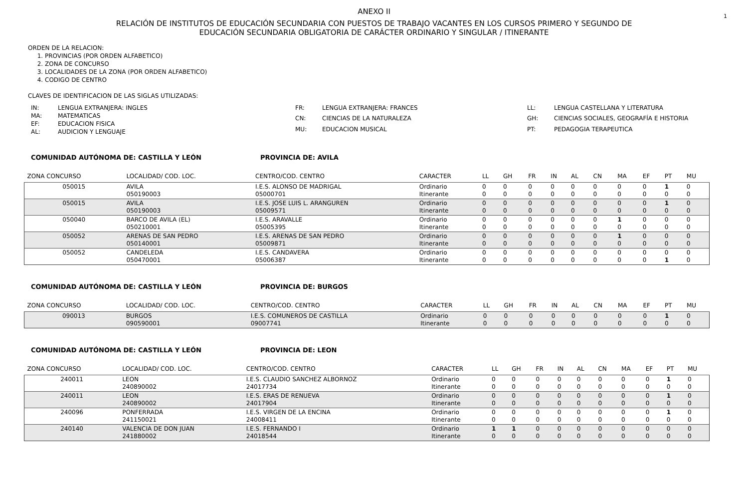1
ANEXO II
RELACIÓN DE INSTITUTOS DE EDUCACIÓN SECUNDARIA CON PUESTOS DE TRABAJO VACANTES EN LOS CURSOS PRIMERO Y SEGUNDO DE
EDUCACIÓN SECUNDARIA OBLIGATORIA DE CARÁCTER ORDINARIO Y SINGULAR / ITINERANTE
ORDEN DE LA RELACION:
1. PROVINCIAS (POR ORDEN ALFABETICO)
2. ZONA DE CONCURSO
3. LOCALIDADES DE LA ZONA (POR ORDEN ALFABETICO)
4. CODIGO DE CENTRO
CLAVES DE IDENTIFICACION DE LAS SIGLAS UTILIZADAS:
IN: LENGUA EXTRANJERA: INGLES MA: MATEMATICAS EF: EDUCACION FISICA AL: AUDICION Y LENGUAJE
FR: LENGUA EXTRANJERA: FRANCES CN: CIENCIAS DE LA NATURALEZA MU: EDUCACION MUSICAL
LL: LENGUA CASTELLANA Y LITERATURA GH: CIENCIAS SOCIALES, GEOGRAFÍA E HISTORIA PT: PEDAGOGIA TERAPEUTICA
COMUNIDAD AUTÓNOMA DE: CASTILLA Y LEÓN PROVINCIA DE: AVILA
| ZONA CONCURSO | LOCALIDAD/ COD. LOC. | CENTRO/COD. CENTRO | CARACTER | LL | GH | FR | IN | AL | CN | MA | EF | PT | MU |
| --- | --- | --- | --- | --- | --- | --- | --- | --- | --- | --- | --- | --- | --- |
| 050015 | AVILA 050190003 | I.E.S. ALONSO DE MADRIGAL 05000701 | Ordinario Itinerante | 0 0 | 0 0 | 0 0 | 0 0 | 0 0 | 0 0 | 0 0 | 0 0 | 1 0 | 0 0 |
| 050015 | AVILA 050190003 | I.E.S. JOSE LUIS L. ARANGUREN 05009571 | Ordinario Itinerante | 0 0 | 0 0 | 0 0 | 0 0 | 0 0 | 0 0 | 0 0 | 0 0 | 1 0 | 0 0 |
| 050040 | BARCO DE AVILA (EL) 050210001 | I.E.S. ARAVALLE 05005395 | Ordinario Itinerante | 0 0 | 0 0 | 0 0 | 0 0 | 0 0 | 0 0 | 1 0 | 0 0 | 0 0 | 0 0 |
| 050052 | ARENAS DE SAN PEDRO 050140001 | I.E.S. ARENAS DE SAN PEDRO 05009871 | Ordinario Itinerante | 0 0 | 0 0 | 0 0 | 0 0 | 0 0 | 0 0 | 1 0 | 0 0 | 0 0 | 0 0 |
| 050052 | CANDELEDA 050470001 | I.E.S. CANDAVERA 05006387 | Ordinario Itinerante | 0 0 | 0 0 | 0 0 | 0 0 | 0 0 | 0 0 | 0 0 | 0 0 | 0 1 | 0 0 |
COMUNIDAD AUTÓNOMA DE: CASTILLA Y LEÓN PROVINCIA DE: BURGOS
| ZONA CONCURSO | LOCALIDAD/ COD. LOC. | CENTRO/COD. CENTRO | CARACTER | LL | GH | FR | IN | AL | CN | MA | EF | PT | MU |
| --- | --- | --- | --- | --- | --- | --- | --- | --- | --- | --- | --- | --- | --- |
| 090013 | BURGOS 090590001 | I.E.S. COMUNEROS DE CASTILLA 09007741 | Ordinario Itinerante | 0 0 | 0 0 | 0 0 | 0 0 | 0 0 | 0 0 | 0 0 | 0 0 | 1 0 | 0 0 |
COMUNIDAD AUTÓNOMA DE: CASTILLA Y LEÓN PROVINCIA DE: LEON
| ZONA CONCURSO | LOCALIDAD/ COD. LOC. | CENTRO/COD. CENTRO | CARACTER | LL | GH | FR | IN | AL | CN | MA | EF | PT | MU |
| --- | --- | --- | --- | --- | --- | --- | --- | --- | --- | --- | --- | --- | --- |
| 240011 | LEON 240890002 | I.E.S. CLAUDIO SANCHEZ ALBORNOZ 24017734 | Ordinario Itinerante | 0 0 | 0 0 | 0 0 | 0 0 | 0 0 | 0 0 | 0 0 | 0 0 | 1 0 | 0 0 |
| 240011 | LEON 240890002 | I.E.S. ERAS DE RENUEVA 24017904 | Ordinario Itinerante | 0 0 | 0 0 | 0 0 | 0 0 | 0 0 | 0 0 | 0 0 | 0 0 | 1 0 | 0 0 |
| 240096 | PONFERRADA 241150021 | I.E.S. VIRGEN DE LA ENCINA 24008411 | Ordinario Itinerante | 0 0 | 0 0 | 0 0 | 0 0 | 0 0 | 0 0 | 0 0 | 0 0 | 1 0 | 0 0 |
| 240140 | VALENCIA DE DON JUAN 241880002 | I.E.S. FERNANDO I 24018544 | Ordinario Itinerante | 1 0 | 1 0 | 0 0 | 0 0 | 0 0 | 0 0 | 0 0 | 0 0 | 0 0 | 0 0 |